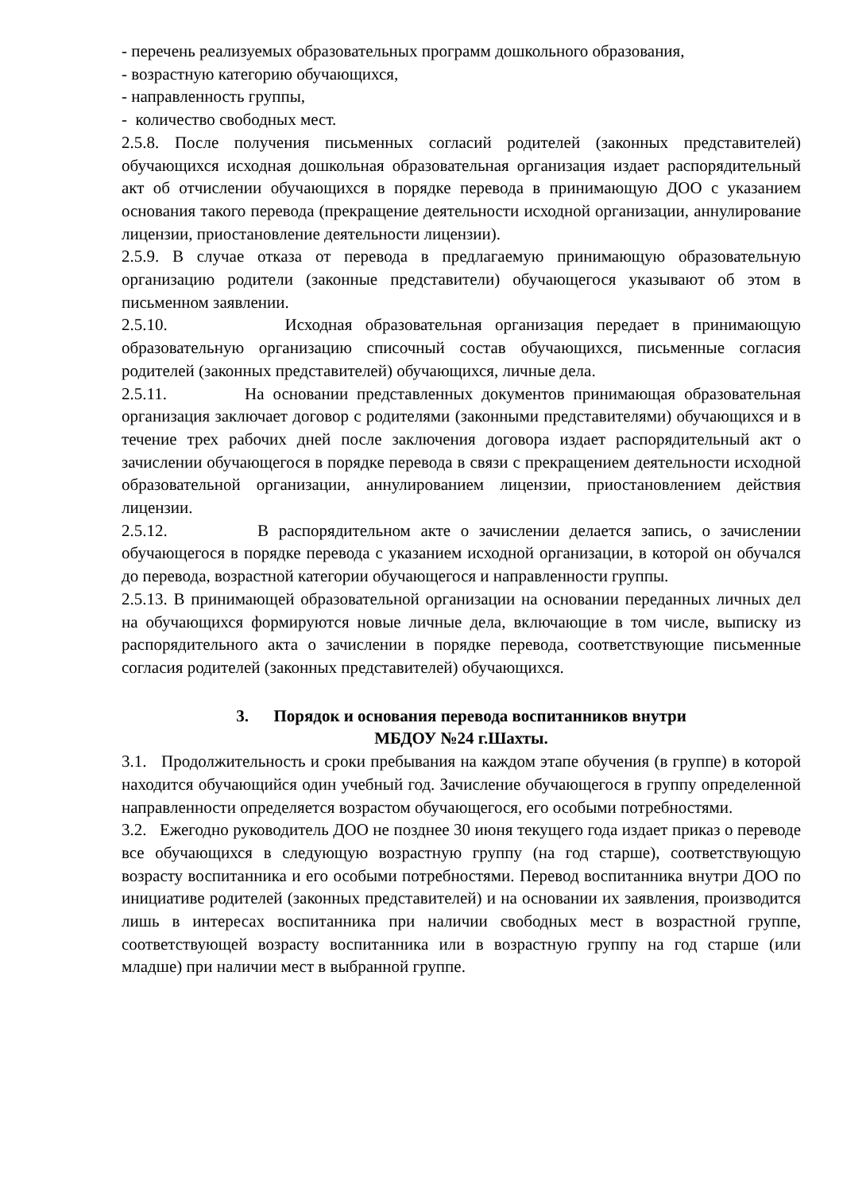- перечень реализуемых образовательных программ дошкольного образования,
- возрастную категорию обучающихся,
- направленность группы,
- количество свободных мест.
2.5.8. После получения письменных согласий родителей (законных представителей) обучающихся исходная дошкольная образовательная организация издает распорядительный акт об отчислении обучающихся в порядке перевода в принимающую ДОО с указанием основания такого перевода (прекращение деятельности исходной организации, аннулирование лицензии, приостановление деятельности лицензии).
2.5.9. В случае отказа от перевода в предлагаемую принимающую образовательную организацию родители (законные представители) обучающегося указывают об этом в письменном заявлении.
2.5.10. Исходная образовательная организация передает в принимающую образовательную организацию списочный состав обучающихся, письменные согласия родителей (законных представителей) обучающихся, личные дела.
2.5.11. На основании представленных документов принимающая образовательная организация заключает договор с родителями (законными представителями) обучающихся и в течение трех рабочих дней после заключения договора издает распорядительный акт о зачислении обучающегося в порядке перевода в связи с прекращением деятельности исходной образовательной организации, аннулированием лицензии, приостановлением действия лицензии.
2.5.12. В распорядительном акте о зачислении делается запись, о зачислении обучающегося в порядке перевода с указанием исходной организации, в которой он обучался до перевода, возрастной категории обучающегося и направленности группы.
2.5.13. В принимающей образовательной организации на основании переданных личных дел на обучающихся формируются новые личные дела, включающие в том числе, выписку из распорядительного акта о зачислении в порядке перевода, соответствующие письменные согласия родителей (законных представителей) обучающихся.
3. Порядок и основания перевода воспитанников внутри
МБДОУ №24 г.Шахты.
3.1. Продолжительность и сроки пребывания на каждом этапе обучения (в группе) в которой находится обучающийся один учебный год. Зачисление обучающегося в группу определенной направленности определяется возрастом обучающегося, его особыми потребностями.
3.2. Ежегодно руководитель ДОО не позднее 30 июня текущего года издает приказ о переводе все обучающихся в следующую возрастную группу (на год старше), соответствующую возрасту воспитанника и его особыми потребностями. Перевод воспитанника внутри ДОО по инициативе родителей (законных представителей) и на основании их заявления, производится лишь в интересах воспитанника при наличии свободных мест в возрастной группе, соответствующей возрасту воспитанника или в возрастную группу на год старше (или младше) при наличии мест в выбранной группе.